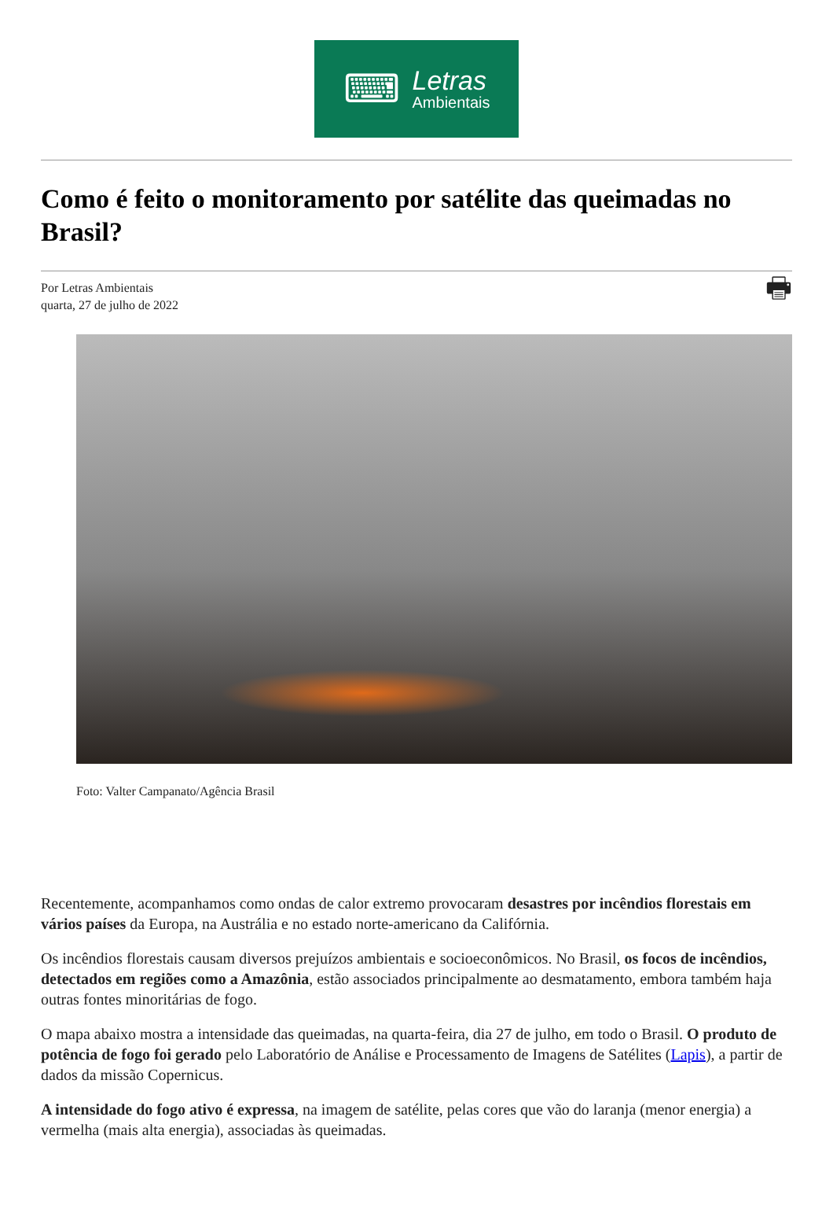⌨
Letras
Ambientais
Como é feito o monitoramento por satélite das queimadas no Brasil?
Por Letras Ambientais
quarta, 27 de julho de 2022
🖶
Foto: Valter Campanato/Agência Brasil
Recentemente, acompanhamos como ondas de calor extremo provocaram desastres por incêndios florestais em vários países da Europa, na Austrália e no estado norte-americano da Califórnia.
Os incêndios florestais causam diversos prejuízos ambientais e socioeconômicos. No Brasil, os focos de incêndios, detectados em regiões como a Amazônia, estão associados principalmente ao desmatamento, embora também haja outras fontes minoritárias de fogo.
O mapa abaixo mostra a intensidade das queimadas, na quarta-feira, dia 27 de julho, em todo o Brasil. O produto de potência de fogo foi gerado pelo Laboratório de Análise e Processamento de Imagens de Satélites (Lapis), a partir de dados da missão Copernicus.
A intensidade do fogo ativo é expressa, na imagem de satélite, pelas cores que vão do laranja (menor energia) a vermelha (mais alta energia), associadas às queimadas.